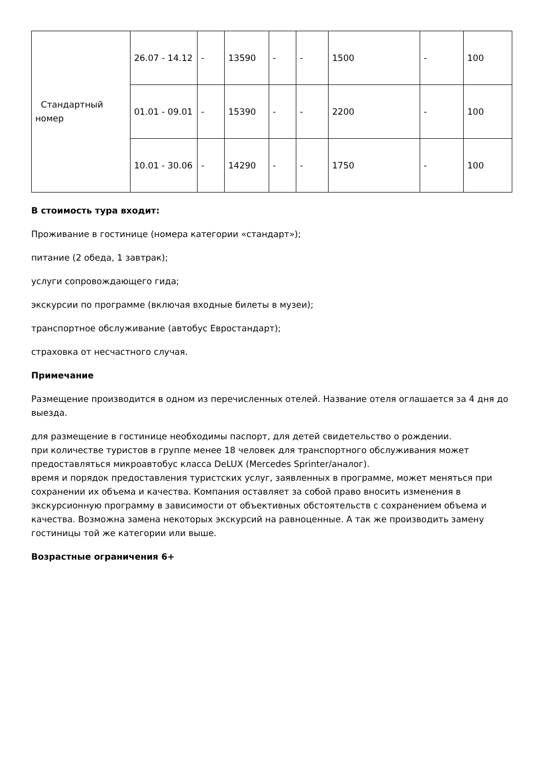| Стандартный номер | 26.07 - 14.12 | - | 13590 | - | - | 1500 | - | 100 |
| | 01.01 - 09.01 | - | 15390 | - | - | 2200 | - | 100 |
| | 10.01 - 30.06 | - | 14290 | - | - | 1750 | - | 100 |
В стоимость тура входит:
Проживание в гостинице (номера категории «стандарт»);
питание (2 обеда, 1 завтрак);
услуги сопровождающего гида;
экскурсии по программе (включая входные билеты в музеи);
транспортное обслуживание (автобус Евростандарт);
страховка от несчастного случая.
Примечание
Размещение производится в одном из перечисленных отелей. Название отеля оглашается за 4 дня до выезда.
для размещение в гостинице необходимы паспорт, для детей свидетельство о рождении.
при количестве туристов в группе менее 18 человек для транспортного обслуживания может предоставляться микроавтобус класса DeLUX (Mercedes Sprinter/аналог).
время и порядок предоставления туристских услуг, заявленных в программе, может меняться при сохранении их объема и качества. Компания оставляет за собой право вносить изменения в экскурсионную программу в зависимости от объективных обстоятельств с сохранением объема и качества. Возможна замена некоторых экскурсий на равноценные. А так же производить замену гостиницы той же категории или выше.
Возрастные ограничения 6+